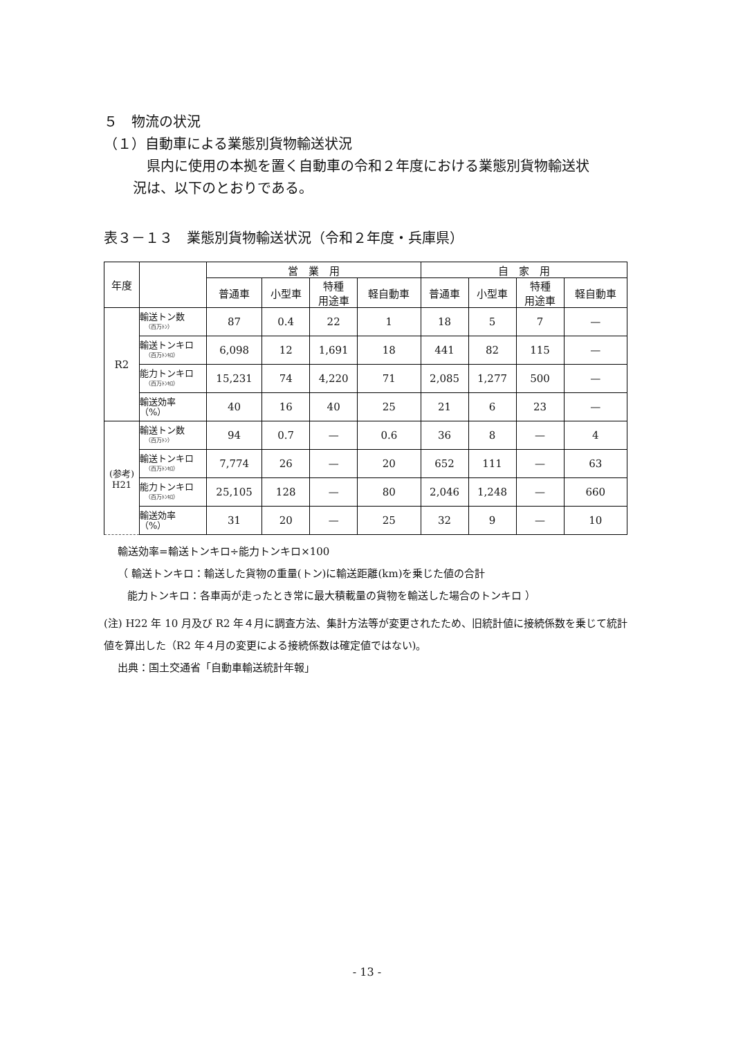５　物流の状況
（１）自動車による業態別貨物輸送状況
県内に使用の本拠を置く自動車の令和２年度における業態別貨物輸送状
況は、以下のとおりである。
表３－１３　業態別貨物輸送状況（令和２年度・兵庫県）
| 年度 | | 営 業 用 | | | | 自 家 用 | | | |
| --- | --- | --- | --- | --- | --- | --- | --- | --- | --- |
| | | 普通車 | 小型車 | 特種 用途車 | 軽自動車 | 普通車 | 小型車 | 特種 用途車 | 軽自動車 |
| R2 | 輸送トン数 （百万ﾄﾝ） | 87 | 0.4 | 22 | 1 | 18 | 5 | 7 | — |
| | 輸送トンキロ （百万ﾄﾝｷﾛ） | 6,098 | 12 | 1,691 | 18 | 441 | 82 | 115 | — |
| | 能力トンキロ （百万ﾄﾝｷﾛ） | 15,231 | 74 | 4,220 | 71 | 2,085 | 1,277 | 500 | — |
| | 輸送効率 （%） | 40 | 16 | 40 | 25 | 21 | 6 | 23 | — |
| (参考) H21 | 輸送トン数 （百万ﾄﾝ） | 94 | 0.7 | — | 0.6 | 36 | 8 | — | 4 |
| | 輸送トンキロ （百万ﾄﾝｷﾛ） | 7,774 | 26 | — | 20 | 652 | 111 | — | 63 |
| | 能力トンキロ （百万ﾄﾝｷﾛ） | 25,105 | 128 | — | 80 | 2,046 | 1,248 | — | 660 |
| | 輸送効率 （%） | 31 | 20 | — | 25 | 32 | 9 | — | 10 |
輸送効率=輸送トンキロ÷能力トンキロ×100
（ 輸送トンキロ：輸送した貨物の重量(トン)に輸送距離(km)を乗じた値の合計
能力トンキロ：各車両が走ったとき常に最大積載量の貨物を輸送した場合のトンキロ ）
(注) H22 年 10 月及び R2 年４月に調査方法、集計方法等が変更されたため、旧統計値に接続係数を乗じて統計値を算出した（R2 年４月の変更による接続係数は確定値ではない)。
出典：国土交通省「自動車輸送統計年報」
- 13 -